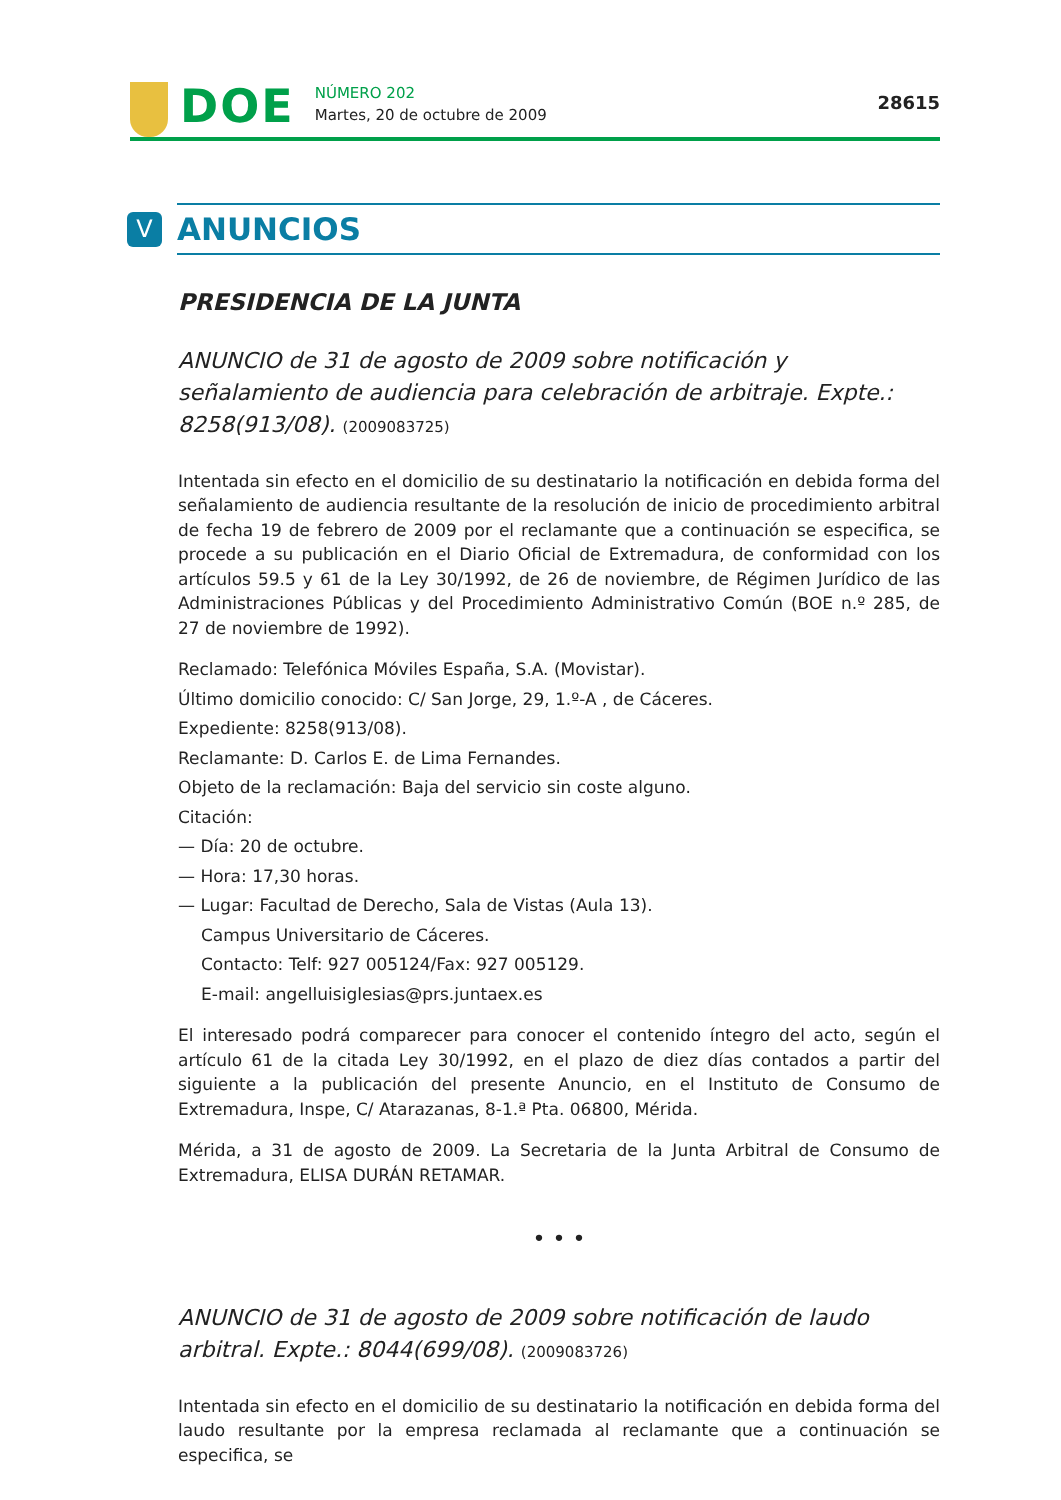DOE
NÚMERO 202
Martes, 20 de octubre de 2009
28615
V
ANUNCIOS
PRESIDENCIA DE LA JUNTA
ANUNCIO de 31 de agosto de 2009 sobre notificación y señalamiento de audiencia para celebración de arbitraje. Expte.: 8258(913/08). (2009083725)
Intentada sin efecto en el domicilio de su destinatario la notificación en debida forma del señalamiento de audiencia resultante de la resolución de inicio de procedimiento arbitral de fecha 19 de febrero de 2009 por el reclamante que a continuación se especifica, se procede a su publicación en el Diario Oficial de Extremadura, de conformidad con los artículos 59.5 y 61 de la Ley 30/1992, de 26 de noviembre, de Régimen Jurídico de las Administraciones Públicas y del Procedimiento Administrativo Común (BOE n.º 285, de 27 de noviembre de 1992).
Reclamado: Telefónica Móviles España, S.A. (Movistar).
Último domicilio conocido: C/ San Jorge, 29, 1.º-A , de Cáceres.
Expediente: 8258(913/08).
Reclamante: D. Carlos E. de Lima Fernandes.
Objeto de la reclamación: Baja del servicio sin coste alguno.
Citación:
— Día: 20 de octubre.
— Hora: 17,30 horas.
— Lugar: Facultad de Derecho, Sala de Vistas (Aula 13).
Campus Universitario de Cáceres.
Contacto: Telf: 927 005124/Fax: 927 005129.
E-mail: angelluisiglesias@prs.juntaex.es
El interesado podrá comparecer para conocer el contenido íntegro del acto, según el artículo 61 de la citada Ley 30/1992, en el plazo de diez días contados a partir del siguiente a la publicación del presente Anuncio, en el Instituto de Consumo de Extremadura, Inspe, C/ Atarazanas, 8-1.ª Pta. 06800, Mérida.
Mérida, a 31 de agosto de 2009. La Secretaria de la Junta Arbitral de Consumo de Extremadura, ELISA DURÁN RETAMAR.
• • •
ANUNCIO de 31 de agosto de 2009 sobre notificación de laudo arbitral. Expte.: 8044(699/08). (2009083726)
Intentada sin efecto en el domicilio de su destinatario la notificación en debida forma del laudo resultante por la empresa reclamada al reclamante que a continuación se especifica, se